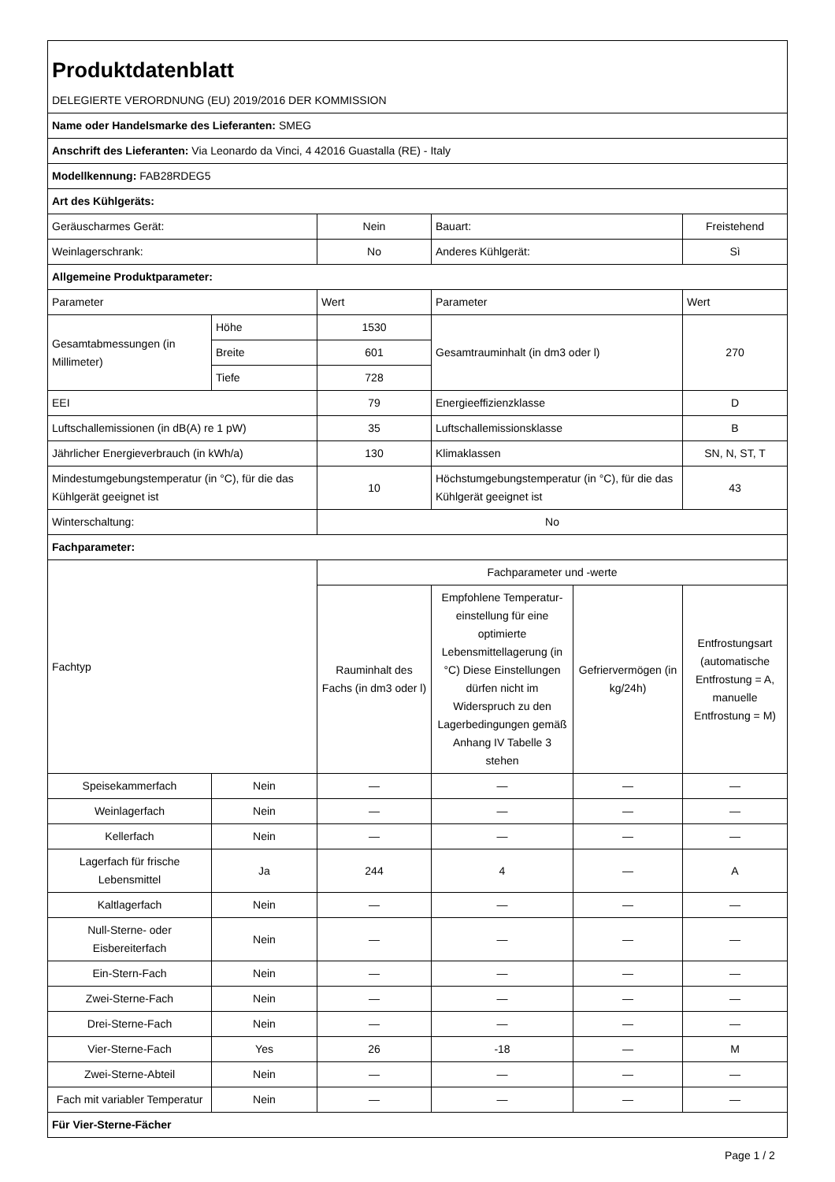| Produktdatenblatt | | | | | |
| DELEGIERTE VERORDNUNG (EU) 2019/2016 DER KOMMISSION | | | | | |
| Name oder Handelsmarke des Lieferanten: SMEG | | | | | |
| Anschrift des Lieferanten: Via Leonardo da Vinci, 4 42016 Guastalla (RE) - Italy | | | | | |
| Modellkennung: FAB28RDEG5 | | | | | |
| Art des Kühlgeräts: | | | | | |
| Geräuscharmes Gerät: | | Nein | Bauart: | | Freistehend |
| Weinlagerschrank: | | No | Anderes Kühlgerät: | | Sì |
| Allgemeine Produktparameter: | | | | | |
| Parameter | | Wert | Parameter | | Wert |
| Gesamtabmessungen (in Millimeter) | Höhe | 1530 | Gesamtrauminhalt (in dm3 oder l) | | 270 |
| | Breite | 601 | | | |
| | Tiefe | 728 | | | |
| EEI | | 79 | Energieeffizienzklasse | | D |
| Luftschallemissionen (in dB(A) re 1 pW) | | 35 | Luftschallemissionsklasse | | B |
| Jährlicher Energieverbrauch (in kWh/a) | | 130 | Klimaklassen | | SN, N, ST, T |
| Mindestumgebungstemperatur (in °C), für die das Kühlgerät geeignet ist | | 10 | Höchstumgebungstemperatur (in °C), für die das Kühlgerät geeignet ist | | 43 |
| Winterschaltung: | | No | | | |
| Fachparameter: | | | | | |
| Fachtyp | | Fachparameter und -werte | | | |
| | | Rauminhalt des Fachs (in dm3 oder l) | Empfohlene Temperatur-einstellung für eine optimierte Lebensmittellagerung (in °C) Diese Einstellungen dürfen nicht im Widerspruch zu den Lagerbedingungen gemäß Anhang IV Tabelle 3 stehen | Gefriervermögen (in kg/24h) | Entfrostungsart (automatische Entfrostung = A, manuelle Entfrostung = M) |
| Speisekammerfach | Nein | — | — | — | — |
| Weinlagerfach | Nein | — | — | — | — |
| Kellerfach | Nein | — | — | — | — |
| Lagerfach für frische Lebensmittel | Ja | 244 | 4 | — | A |
| Kaltlagerfach | Nein | — | — | — | — |
| Null-Sterne- oder Eisbereiterfach | Nein | — | — | — | — |
| Ein-Stern-Fach | Nein | — | — | — | — |
| Zwei-Sterne-Fach | Nein | — | — | — | — |
| Drei-Sterne-Fach | Nein | — | — | — | — |
| Vier-Sterne-Fach | Yes | 26 | -18 | — | M |
| Zwei-Sterne-Abteil | Nein | — | — | — | — |
| Fach mit variabler Temperatur | Nein | — | — | — | — |
| Für Vier-Sterne-Fächer | | | | | |
Page 1 / 2